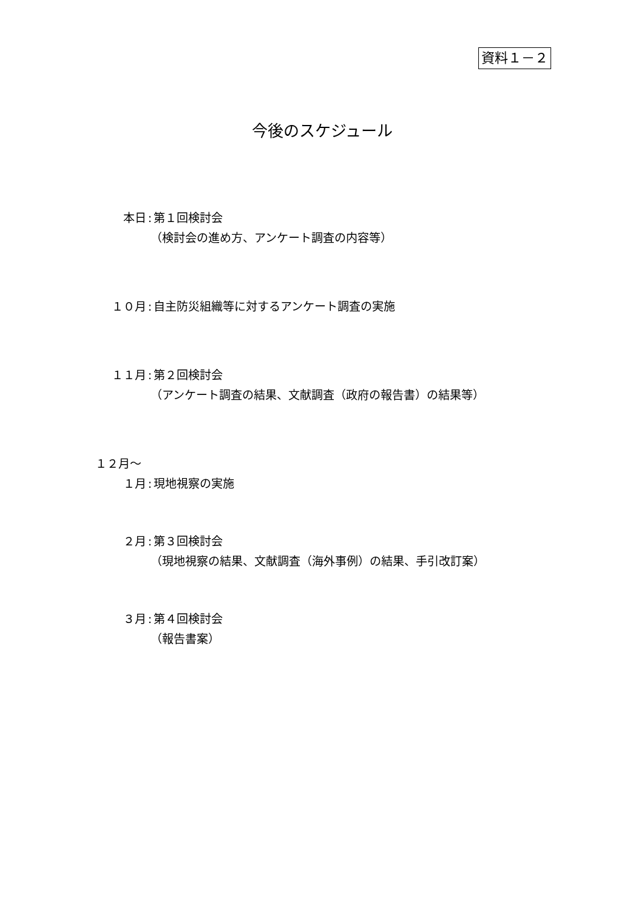資料１－２
今後のスケジュール
本日: 第１回検討会
（検討会の進め方、アンケート調査の内容等）
１０月: 自主防災組織等に対するアンケート調査の実施
１１月: 第２回検討会
（アンケート調査の結果、文献調査（政府の報告書）の結果等）
１２月～
１月: 現地視察の実施
２月: 第３回検討会
（現地視察の結果、文献調査（海外事例）の結果、手引改訂案）
３月: 第４回検討会
（報告書案）